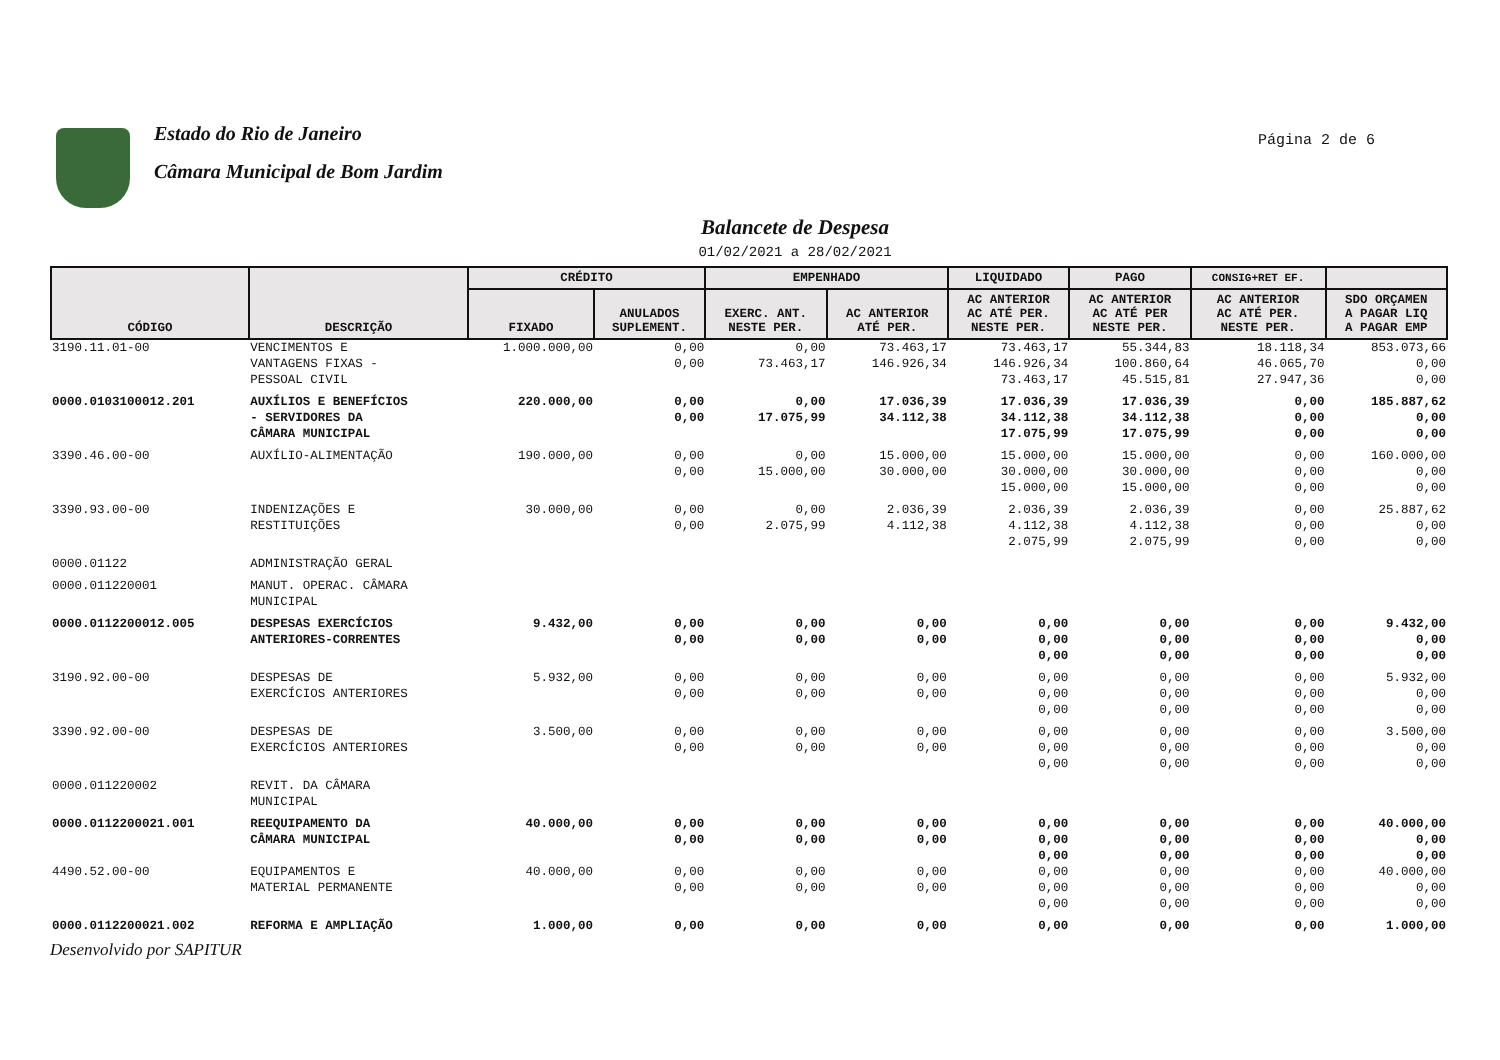Estado do Rio de Janeiro
Câmara Municipal de Bom Jardim
Página 2 de 6
Balancete de Despesa
01/02/2021 a 28/02/2021
| CÓDIGO | DESCRIÇÃO | CRÉDITO | | EMPENHADO | | LIQUIDADO | PAGO | CONSIG+RET EF. | |
| --- | --- | --- | --- | --- | --- | --- | --- | --- | --- |
| | | FIXADO | ANULADOS SUPLEMENT. | EXERC. ANT. NESTE PER. | AC ANTERIOR ATÉ PER. | AC ANTERIOR AC ATÉ PER. NESTE PER. | AC ANTERIOR AC ATÉ PER NESTE PER. | AC ANTERIOR AC ATÉ PER. NESTE PER. | SDO ORÇAMEN A PAGAR LIQ A PAGAR EMP |
| 3190.11.01-00 | VENCIMENTOS E VANTAGENS FIXAS - PESSOAL CIVIL | 1.000.000,00 | 0,00 0,00 | 0,00 73.463,17 | 73.463,17 146.926,34 | 73.463,17 146.926,34 73.463,17 | 55.344,83 100.860,64 45.515,81 | 18.118,34 46.065,70 27.947,36 | 853.073,66 0,00 0,00 |
| 0000.0103100012.201 | AUXÍLIOS E BENEFÍCIOS - SERVIDORES DA CÂMARA MUNICIPAL | 220.000,00 | 0,00 0,00 | 0,00 17.075,99 | 17.036,39 34.112,38 | 17.036,39 34.112,38 17.075,99 | 17.036,39 34.112,38 17.075,99 | 0,00 0,00 0,00 | 185.887,62 0,00 0,00 |
| 3390.46.00-00 | AUXÍLIO-ALIMENTAÇÃO | 190.000,00 | 0,00 0,00 | 0,00 15.000,00 | 15.000,00 30.000,00 | 15.000,00 30.000,00 15.000,00 | 15.000,00 30.000,00 15.000,00 | 0,00 0,00 0,00 | 160.000,00 0,00 0,00 |
| 3390.93.00-00 | INDENIZAÇÕES E RESTITUIÇÕES | 30.000,00 | 0,00 0,00 | 0,00 2.075,99 | 2.036,39 4.112,38 | 2.036,39 4.112,38 2.075,99 | 2.036,39 4.112,38 2.075,99 | 0,00 0,00 0,00 | 25.887,62 0,00 0,00 |
| 0000.01122 | ADMINISTRAÇÃO GERAL | | | | | | | | |
| 0000.011220001 | MANUT. OPERAC. CÂMARA MUNICIPAL | | | | | | | | |
| 0000.0112200012.005 | DESPESAS EXERCÍCIOS ANTERIORES-CORRENTES | 9.432,00 | 0,00 0,00 | 0,00 0,00 | 0,00 0,00 | 0,00 0,00 0,00 | 0,00 0,00 0,00 | 0,00 0,00 0,00 | 9.432,00 0,00 0,00 |
| 3190.92.00-00 | DESPESAS DE EXERCÍCIOS ANTERIORES | 5.932,00 | 0,00 0,00 | 0,00 0,00 | 0,00 0,00 | 0,00 0,00 0,00 | 0,00 0,00 0,00 | 0,00 0,00 0,00 | 5.932,00 0,00 0,00 |
| 3390.92.00-00 | DESPESAS DE EXERCÍCIOS ANTERIORES | 3.500,00 | 0,00 0,00 | 0,00 0,00 | 0,00 0,00 | 0,00 0,00 0,00 | 0,00 0,00 0,00 | 0,00 0,00 0,00 | 3.500,00 0,00 0,00 |
| 0000.011220002 | REVIT. DA CÂMARA MUNICIPAL | | | | | | | | |
| 0000.0112200021.001 | REEQUIPAMENTO DA CÂMARA MUNICIPAL | 40.000,00 | 0,00 0,00 | 0,00 0,00 | 0,00 0,00 | 0,00 0,00 0,00 | 0,00 0,00 0,00 | 0,00 0,00 0,00 | 40.000,00 0,00 0,00 |
| 4490.52.00-00 | EQUIPAMENTOS E MATERIAL PERMANENTE | 40.000,00 | 0,00 0,00 | 0,00 0,00 | 0,00 0,00 | 0,00 0,00 0,00 | 0,00 0,00 0,00 | 0,00 0,00 0,00 | 40.000,00 0,00 0,00 |
| 0000.0112200021.002 | REFORMA E AMPLIAÇÃO | 1.000,00 | 0,00 | 0,00 | 0,00 | 0,00 | 0,00 | 0,00 | 1.000,00 |
Desenvolvido por SAPITUR